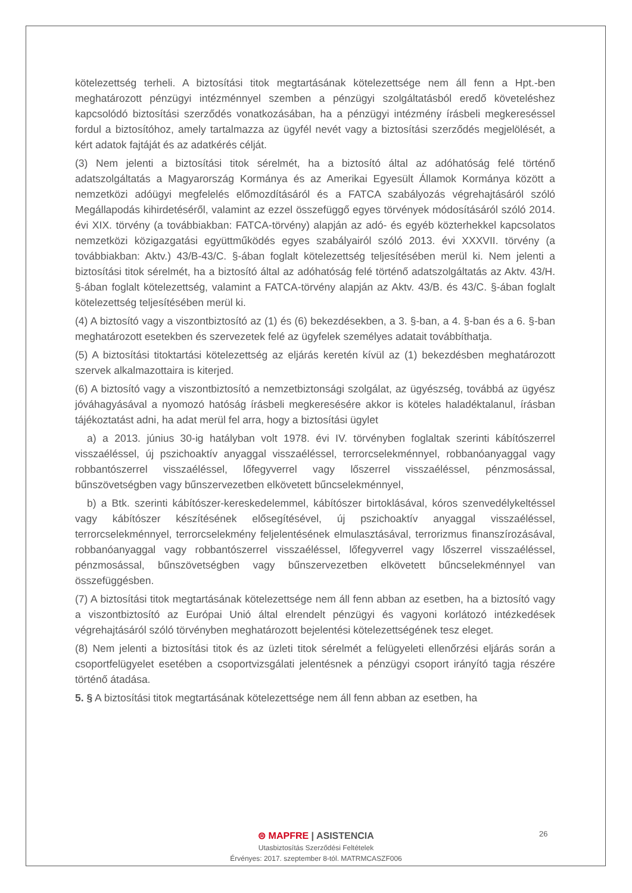kötelezettség terheli. A biztosítási titok megtartásának kötelezettsége nem áll fenn a Hpt.-ben meghatározott pénzügyi intézménnyel szemben a pénzügyi szolgáltatásból eredő követeléshez kapcsolódó biztosítási szerződés vonatkozásában, ha a pénzügyi intézmény írásbeli megkereséssel fordul a biztosítóhoz, amely tartalmazza az ügyfél nevét vagy a biztosítási szerződés megjelölését, a kért adatok fajtáját és az adatkérés célját.
(3) Nem jelenti a biztosítási titok sérelmét, ha a biztosító által az adóhatóság felé történő adatszolgáltatás a Magyarország Kormánya és az Amerikai Egyesült Államok Kormánya között a nemzetközi adóügyi megfelelés előmozdításáról és a FATCA szabályozás végrehajtásáról szóló Megállapodás kihirdetéséről, valamint az ezzel összefüggő egyes törvények módosításáról szóló 2014. évi XIX. törvény (a továbbiakban: FATCA-törvény) alapján az adó- és egyéb közterhekkel kapcsolatos nemzetközi közigazgatási együttműködés egyes szabályairól szóló 2013. évi XXXVII. törvény (a továbbiakban: Aktv.) 43/B-43/C. §-ában foglalt kötelezettség teljesítésében merül ki. Nem jelenti a biztosítási titok sérelmét, ha a biztosító által az adóhatóság felé történő adatszolgáltatás az Aktv. 43/H. §-ában foglalt kötelezettség, valamint a FATCA-törvény alapján az Aktv. 43/B. és 43/C. §-ában foglalt kötelezettség teljesítésében merül ki.
(4) A biztosító vagy a viszontbiztosító az (1) és (6) bekezdésekben, a 3. §-ban, a 4. §-ban és a 6. §-ban meghatározott esetekben és szervezetek felé az ügyfelek személyes adatait továbbíthatja.
(5) A biztosítási titoktartási kötelezettség az eljárás keretén kívül az (1) bekezdésben meghatározott szervek alkalmazottaira is kiterjed.
(6) A biztosító vagy a viszontbiztosító a nemzetbiztonsági szolgálat, az ügyészség, továbbá az ügyész jóváhagyásával a nyomozó hatóság írásbeli megkeresésére akkor is köteles haladéktalanul, írásban tájékoztatást adni, ha adat merül fel arra, hogy a biztosítási ügylet
a) a 2013. június 30-ig hatályban volt 1978. évi IV. törvényben foglaltak szerinti kábítószerrel visszaéléssel, új pszichoaktív anyaggal visszaéléssel, terrorcselekménnyel, robbanóanyaggal vagy robbantószerrel visszaéléssel, lőfegyverrel vagy lőszerrel visszaéléssel, pénzmosással, bűnszövetségben vagy bűnszervezetben elkövetett bűncselekménnyel,
b) a Btk. szerinti kábítószer-kereskedelemmel, kábítószer birtoklásával, kóros szenvedélykeltéssel vagy kábítószer készítésének elősegítésével, új pszichoaktív anyaggal visszaéléssel, terrorcselekménnyel, terrorcselekmény feljelentésének elmulasztásával, terrorizmus finanszírozásával, robbanóanyaggal vagy robbantószerrel visszaéléssel, lőfegyverrel vagy lőszerrel visszaéléssel, pénzmosással, bűnszövetségben vagy bűnszervezetben elkövetett bűncselekménnyel van összefüggésben.
(7) A biztosítási titok megtartásának kötelezettsége nem áll fenn abban az esetben, ha a biztosító vagy a viszontbiztosító az Európai Unió által elrendelt pénzügyi és vagyoni korlátozó intézkedések végrehajtásáról szóló törvényben meghatározott bejelentési kötelezettségének tesz eleget.
(8) Nem jelenti a biztosítási titok és az üzleti titok sérelmét a felügyeleti ellenőrzési eljárás során a csoportfelügyelet esetében a csoportvizsgálati jelentésnek a pénzügyi csoport irányító tagja részére történő átadása.
5. § A biztosítási titok megtartásának kötelezettsége nem áll fenn abban az esetben, ha
26
⊜ MAPFRE | ASISTENCIA
Utasbiztosítás Szerződési Feltételek
Érvényes: 2017. szeptember 8-tól. MATRMCASZF006